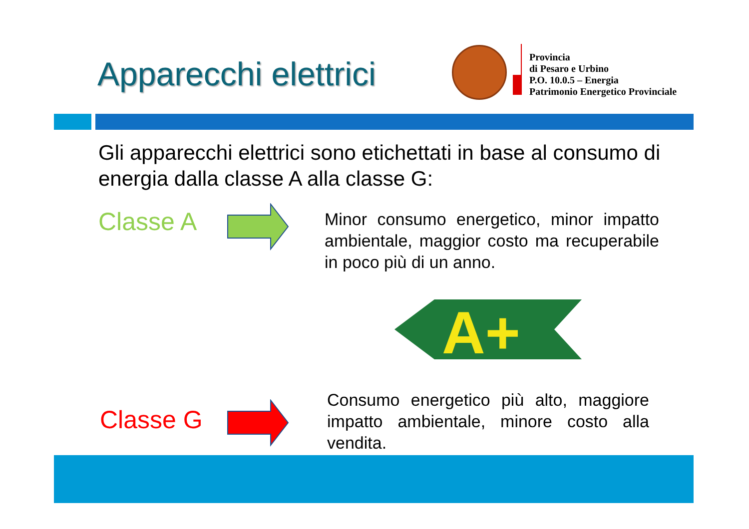Apparecchi elettrici
Provincia
di Pesaro e Urbino
P.O. 10.0.5 – Energia
Patrimonio Energetico Provinciale
Gli apparecchi elettrici sono etichettati in base al consumo di energia dalla classe A alla classe G:
Classe A
Minor consumo energetico, minor impatto ambientale, maggior costo ma recuperabile in poco più di un anno.
A+
Classe G
Consumo energetico più alto, maggiore impatto ambientale, minore costo alla vendita.